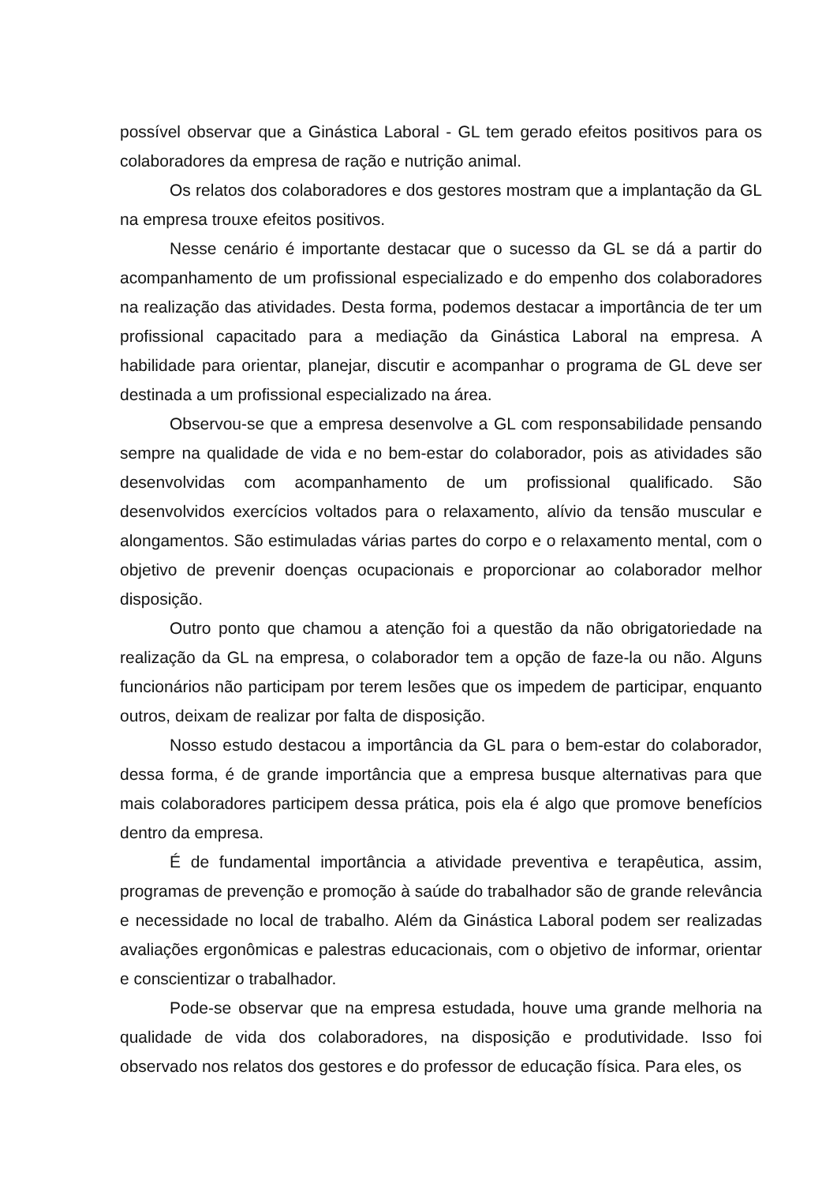possível observar que a Ginástica Laboral - GL tem gerado efeitos positivos para os colaboradores da empresa de ração e nutrição animal.
Os relatos dos colaboradores e dos gestores mostram que a implantação da GL na empresa trouxe efeitos positivos.
Nesse cenário é importante destacar que o sucesso da GL se dá a partir do acompanhamento de um profissional especializado e do empenho dos colaboradores na realização das atividades. Desta forma, podemos destacar a importância de ter um profissional capacitado para a mediação da Ginástica Laboral na empresa. A habilidade para orientar, planejar, discutir e acompanhar o programa de GL deve ser destinada a um profissional especializado na área.
Observou-se que a empresa desenvolve a GL com responsabilidade pensando sempre na qualidade de vida e no bem-estar do colaborador, pois as atividades são desenvolvidas com acompanhamento de um profissional qualificado. São desenvolvidos exercícios voltados para o relaxamento, alívio da tensão muscular e alongamentos. São estimuladas várias partes do corpo e o relaxamento mental, com o objetivo de prevenir doenças ocupacionais e proporcionar ao colaborador melhor disposição.
Outro ponto que chamou a atenção foi a questão da não obrigatoriedade na realização da GL na empresa, o colaborador tem a opção de faze-la ou não. Alguns funcionários não participam por terem lesões que os impedem de participar, enquanto outros, deixam de realizar por falta de disposição.
Nosso estudo destacou a importância da GL para o bem-estar do colaborador, dessa forma, é de grande importância que a empresa busque alternativas para que mais colaboradores participem dessa prática, pois ela é algo que promove benefícios dentro da empresa.
É de fundamental importância a atividade preventiva e terapêutica, assim, programas de prevenção e promoção à saúde do trabalhador são de grande relevância e necessidade no local de trabalho. Além da Ginástica Laboral podem ser realizadas avaliações ergonômicas e palestras educacionais, com o objetivo de informar, orientar e conscientizar o trabalhador.
Pode-se observar que na empresa estudada, houve uma grande melhoria na qualidade de vida dos colaboradores, na disposição e produtividade. Isso foi observado nos relatos dos gestores e do professor de educação física. Para eles, os